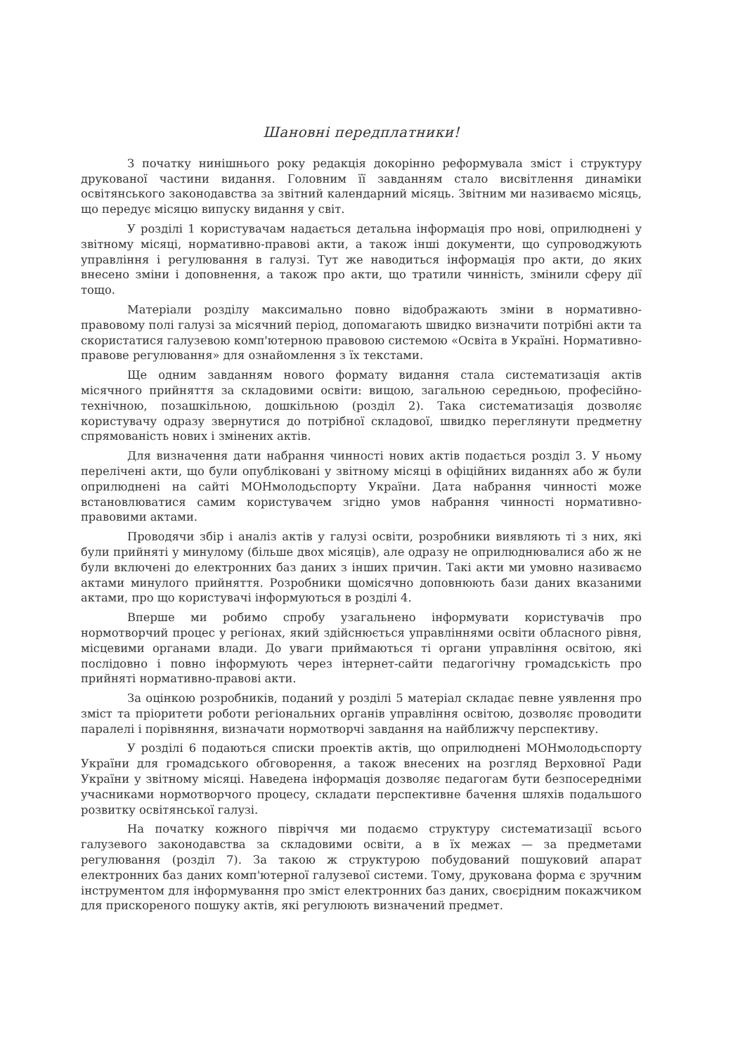Шановні передплатники!
З початку нинішнього року редакція докорінно реформувала зміст і структуру друкованої частини видання. Головним її завданням стало висвітлення динаміки освітянського законодавства за звітний календарний місяць. Звітним ми називаємо місяць, що передує місяцю випуску видання у світ.
У розділі 1 користувачам надається детальна інформація про нові, оприлюднені у звітному місяці, нормативно-правові акти, а також інші документи, що супроводжують управління і регулювання в галузі. Тут же наводиться інформація про акти, до яких внесено зміни і доповнення, а також про акти, що тратили чинність, змінили сферу дії тощо.
Матеріали розділу максимально повно відображають зміни в нормативно-правовому полі галузі за місячний період, допомагають швидко визначити потрібні акти та скористатися галузевою комп'ютерною правовою системою «Освіта в Україні. Нормативно-правове регулювання» для ознайомлення з їх текстами.
Ще одним завданням нового формату видання стала систематизація актів місячного прийняття за складовими освіти: вищою, загальною середньою, професійно-технічною, позашкільною, дошкільною (розділ 2). Така систематизація дозволяє користувачу одразу звернутися до потрібної складової, швидко переглянути предметну спрямованість нових і змінених актів.
Для визначення дати набрання чинності нових актів подається розділ 3. У ньому перелічені акти, що були опубліковані у звітному місяці в офіційних виданнях або ж були оприлюднені на сайті МОНмолодьспорту України. Дата набрання чинності може встановлюватися самим користувачем згідно умов набрання чинності нормативно-правовими актами.
Проводячи збір і аналіз актів у галузі освіти, розробники виявляють ті з них, які були прийняті у минулому (більше двох місяців), але одразу не оприлюднювалися або ж не були включені до електронних баз даних з інших причин. Такі акти ми умовно називаємо актами минулого прийняття. Розробники щомісячно доповнюють бази даних вказаними актами, про що користувачі інформуються в розділі 4.
Вперше ми робимо спробу узагальнено інформувати користувачів про нормотворчий процес у регіонах, який здійснюється управліннями освіти обласного рівня, місцевими органами влади. До уваги приймаються ті органи управління освітою, які послідовно і повно інформують через інтернет-сайти педагогічну громадськість про прийняті нормативно-правові акти.
За оцінкою розробників, поданий у розділі 5 матеріал складає певне уявлення про зміст та пріоритети роботи регіональних органів управління освітою, дозволяє проводити паралелі і порівняння, визначати нормотворчі завдання на найближчу перспективу.
У розділі 6 подаються списки проектів актів, що оприлюднені МОНмолодьспорту України для громадського обговорення, а також внесених на розгляд Верховної Ради України у звітному місяці. Наведена інформація дозволяє педагогам бути безпосередніми учасниками нормотворчого процесу, складати перспективне бачення шляхів подальшого розвитку освітянської галузі.
На початку кожного півріччя ми подаємо структуру систематизації всього галузевого законодавства за складовими освіти, а в їх межах — за предметами регулювання (розділ 7). За такою ж структурою побудований пошуковий апарат електронних баз даних комп'ютерної галузевої системи. Тому, друкована форма є зручним інструментом для інформування про зміст електронних баз даних, своєрідним покажчиком для прискореного пошуку актів, які регулюють визначений предмет.